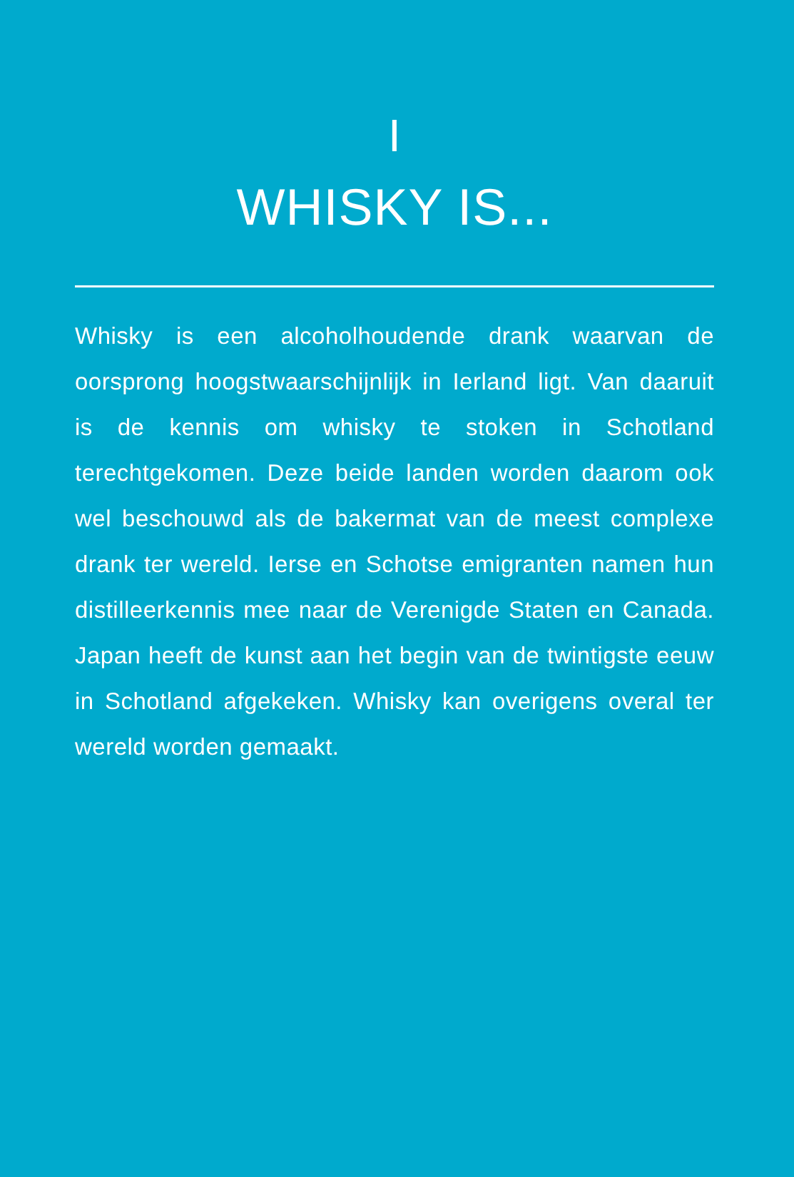I
WHISKY IS...
Whisky is een alcoholhoudende drank waarvan de oorsprong hoogstwaarschijnlijk in Ierland ligt. Van daaruit is de kennis om whisky te stoken in Schotland terechtgekomen. Deze beide landen worden daarom ook wel beschouwd als de bakermat van de meest complexe drank ter wereld. Ierse en Schotse emigranten namen hun distilleerkennis mee naar de Verenigde Staten en Canada. Japan heeft de kunst aan het begin van de twintigste eeuw in Schotland afgekeken. Whisky kan overigens overal ter wereld worden gemaakt.